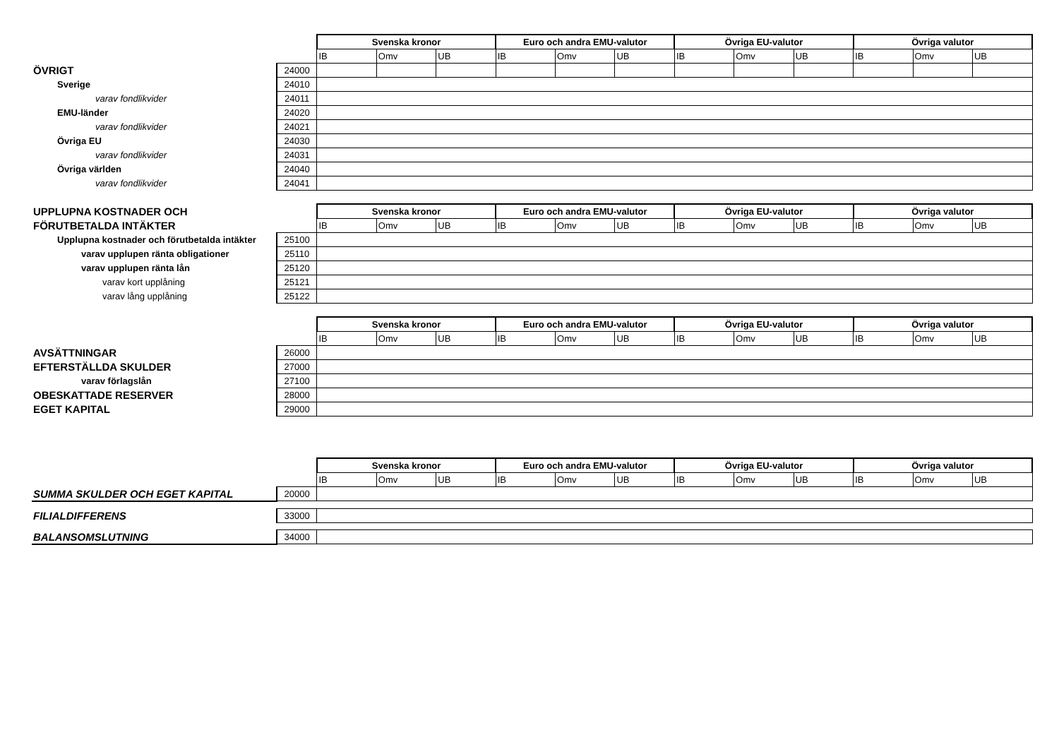| | | Svenska kronor | | | Euro och andra EMU-valutor | | | Övriga EU-valutor | | | Övriga valutor | | |
| | | IB | Omv | UB | IB | Omv | UB | IB | Omv | UB | IB | Omv | UB |
| ÖVRIGT | 24000 | | | | | | | | | | | | |
| Sverige | 24010 | | | | | | | | | | | | |
| varav fondlikvider | 24011 | | | | | | | | | | | | |
| EMU-länder | 24020 | | | | | | | | | | | | |
| varav fondlikvider | 24021 | | | | | | | | | | | | |
| Övriga EU | 24030 | | | | | | | | | | | | |
| varav fondlikvider | 24031 | | | | | | | | | | | | |
| Övriga världen | 24040 | | | | | | | | | | | | |
| varav fondlikvider | 24041 | | | | | | | | | | | | |
| UPPLUPNA KOSTNADER OCH | | Svenska kronor | | | Euro och andra EMU-valutor | | | Övriga EU-valutor | | | Övriga valutor | | |
| FÖRUTBETALDA INTÄKTER | | IB | Omv | UB | IB | Omv | UB | IB | Omv | UB | IB | Omv | UB |
| Upplupna kostnader och förutbetalda intäkter | 25100 | | | | | | | | | | | | |
| varav upplupen ränta obligationer | 25110 | | | | | | | | | | | | |
| varav upplupen ränta lån | 25120 | | | | | | | | | | | | |
| varav kort upplåning | 25121 | | | | | | | | | | | | |
| varav lång upplåning | 25122 | | | | | | | | | | | | |
| | | Svenska kronor | | | Euro och andra EMU-valutor | | | Övriga EU-valutor | | | Övriga valutor | | |
| | | IB | Omv | UB | IB | Omv | UB | IB | Omv | UB | IB | Omv | UB |
| AVSÄTTNINGAR | 26000 | | | | | | | | | | | | |
| EFTERSTÄLLDA SKULDER | 27000 | | | | | | | | | | | | |
| varav förlagslån | 27100 | | | | | | | | | | | | |
| OBESKATTADE RESERVER | 28000 | | | | | | | | | | | | |
| EGET KAPITAL | 29000 | | | | | | | | | | | | |
| | | Svenska kronor | | | Euro och andra EMU-valutor | | | Övriga EU-valutor | | | Övriga valutor | | |
| | | IB | Omv | UB | IB | Omv | UB | IB | Omv | UB | IB | Omv | UB |
| SUMMA SKULDER OCH EGET KAPITAL | 20000 | | | | | | | | | | | | |
| FILIALDIFFERENS | 33000 | | | | | | | | | | | | |
| BALANSOMSLUTNING | 34000 | | | | | | | | | | | | |